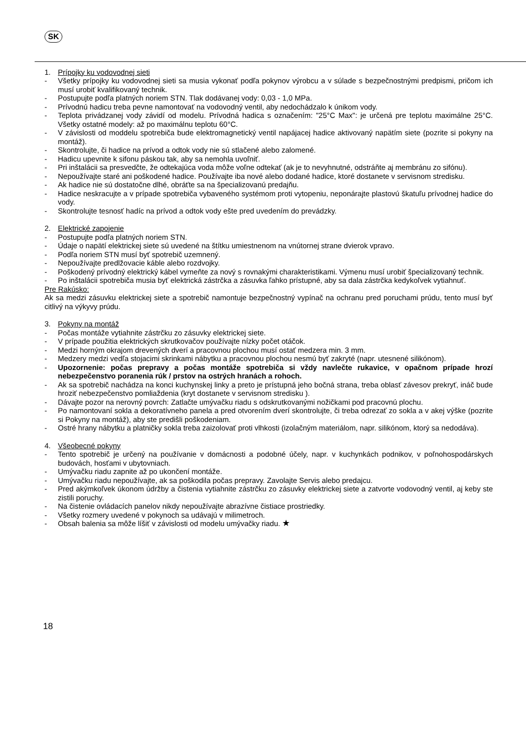SK
1. Prípojky ku vodovodnej sieti
- Všetky prípojky ku vodovodnej sieti sa musia vykonať podľa pokynov výrobcu a v súlade s bezpečnostnými predpismi, pričom ich musí urobiť kvalifikovaný technik.
- Postupujte podľa platných noriem STN. Tlak dodávanej vody: 0,03 - 1,0 MPa.
- Prívodnú hadicu treba pevne namontovať na vodovodný ventil, aby nedochádzalo k únikom vody.
- Teplota privádzanej vody závidí od modelu. Prívodná hadica s označením: "25°C Max": je určená pre teplotu maximálne 25°C. Všetky ostatné modely: až po maximálnu teplotu 60°C.
- V závislosti od moddelu spotrebiča bude elektromagnetický ventil napájacej hadice aktivovaný napätím siete (pozrite si pokyny na montáž).
- Skontrolujte, či hadice na prívod a odtok vody nie sú stlačené alebo zalomené.
- Hadicu upevnite k sifonu páskou tak, aby sa nemohla uvoľniť.
- Pri inštalácii sa presvedčte, že odtekajúca voda môže voľne odtekať (ak je to nevyhnutné, odstráňte aj membránu zo sifónu).
- Nepoužívajte staré ani poškodené hadice. Používajte iba nové alebo dodané hadice, ktoré dostanete v servisnom stredisku.
- Ak hadice nie sú dostatočne dlhé, obráťte sa na špecializovanú predajňu.
- Hadice neskracujte a v prípade spotrebiča vybaveného systémom proti vytopeniu, neponárajte plastovú škatuľu prívodnej hadice do vody.
- Skontrolujte tesnosť hadíc na prívod a odtok vody ešte pred uvedením do prevádzky.
2. Elektrické zapojenie
- Postupujte podľa platných noriem STN.
- Údaje o napätí elektrickej siete sú uvedené na štítku umiestnenom na vnútornej strane dvierok vpravo.
- Podľa noriem STN musí byť spotrebič uzemnený.
- Nepoužívajte predlžovacie káble alebo rozdvojky.
- Poškodený prívodný elektrický kábel vymeňte za nový s rovnakými charakteristikami. Výmenu musí urobiť špecializovaný technik.
- Po inštalácii spotrebiča musia byť elektrická zástrčka a zásuvka ľahko prístupné, aby sa dala zástrčka kedykoľvek vytiahnuť.
Pre Rakúsko:
Ak sa medzi zásuvku elektrickej siete a spotrebič namontuje bezpečnostný vypínač na ochranu pred poruchami prúdu, tento musí byť citlivý na výkyvy prúdu.
3. Pokyny na montáž
- Počas montáže vytiahnite zástrčku zo zásuvky elektrickej siete.
- V prípade použitia elektrických skrutkovačov používajte nízky počet otáčok.
- Medzi horným okrajom drevených dverí a pracovnou plochou musí ostať medzera min. 3 mm.
- Medzery medzi vedľa stojacimi skrinkami nábytku a pracovnou plochou nesmú byť zakryté (napr. utesnené silikónom).
- Upozornenie: počas prepravy a počas montáže spotrebiča si vždy navlečte rukavice, v opačnom prípade hrozí nebezpečenstvo poranenia rúk / prstov na ostrých hranách a rohoch.
- Ak sa spotrebič nachádza na konci kuchynskej linky a preto je prístupná jeho bočná strana, treba oblasť závesov prekryť, ináč bude hroziť nebezpečenstvo pomliaždenia (kryt dostanete v servisnom stredisku ).
- Dávajte pozor na nerovný povrch: Zatlačte umývačku riadu s odskrutkovanými nožičkami pod pracovnú plochu.
- Po namontovaní sokla a dekoratívneho panela a pred otvorením dverí skontrolujte, či treba odrezať zo sokla a v akej výške (pozrite si Pokyny na montáž), aby ste predišli poškodeniam.
- Ostré hrany nábytku a platničky sokla treba zaizolovať proti vlhkosti (izolačným materiálom, napr. silikónom, ktorý sa nedodáva).
4. Všeobecné pokyny
- Tento spotrebič je určený na používanie v domácnosti a podobné účely, napr. v kuchynkách podnikov, v poľnohospodárskych budovách, hosťami v ubytovniach.
- Umývačku riadu zapnite až po ukončení montáže.
- Umývačku riadu nepoužívajte, ak sa poškodila počas prepravy. Zavolajte Servis alebo predajcu.
- Pred akýmkoľvek úkonom údržby a čistenia vytiahnite zástrčku zo zásuvky elektrickej siete a zatvorte vodovodný ventil, aj keby ste zistili poruchy.
- Na čistenie ovládacích panelov nikdy nepoužívajte abrazívne čistiace prostriedky.
- Všetky rozmery uvedené v pokynoch sa udávajú v milimetroch.
- Obsah balenia sa môže líšiť v závislosti od modelu umývačky riadu. ★
18